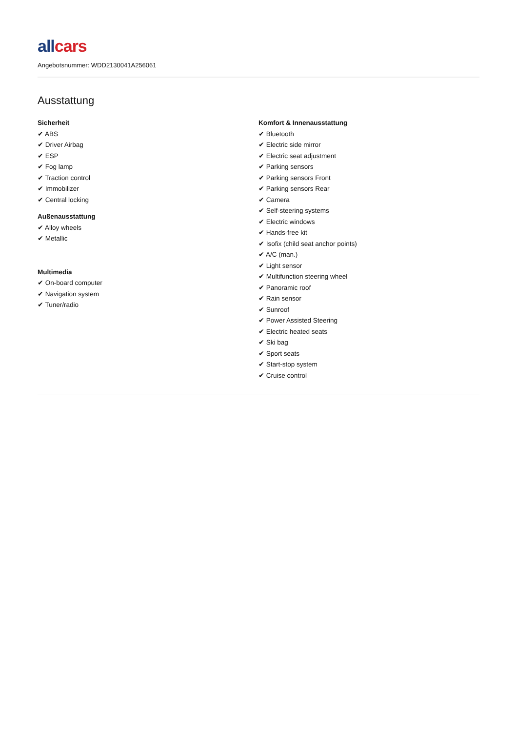all cars
Angebotsnummer: WDD2130041A256061
Ausstattung
Sicherheit
✔ ABS
✔ Driver Airbag
✔ ESP
✔ Fog lamp
✔ Traction control
✔ Immobilizer
✔ Central locking
Außenausstattung
✔ Alloy wheels
✔ Metallic
Multimedia
✔ On-board computer
✔ Navigation system
✔ Tuner/radio
Komfort & Innenausstattung
✔ Bluetooth
✔ Electric side mirror
✔ Electric seat adjustment
✔ Parking sensors
✔ Parking sensors Front
✔ Parking sensors Rear
✔ Camera
✔ Self-steering systems
✔ Electric windows
✔ Hands-free kit
✔ Isofix (child seat anchor points)
✔ A/C (man.)
✔ Light sensor
✔ Multifunction steering wheel
✔ Panoramic roof
✔ Rain sensor
✔ Sunroof
✔ Power Assisted Steering
✔ Electric heated seats
✔ Ski bag
✔ Sport seats
✔ Start-stop system
✔ Cruise control